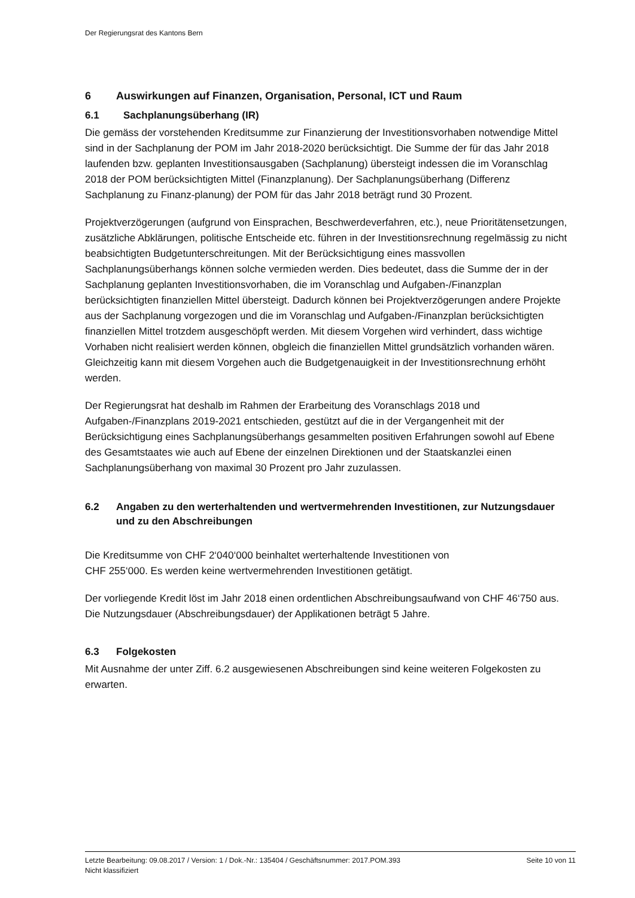Der Regierungsrat des Kantons Bern
6 Auswirkungen auf Finanzen, Organisation, Personal, ICT und Raum
6.1 Sachplanungsüberhang (IR)
Die gemäss der vorstehenden Kreditsumme zur Finanzierung der Investitionsvorhaben notwendige Mittel sind in der Sachplanung der POM im Jahr 2018-2020 berücksichtigt. Die Summe der für das Jahr 2018 laufenden bzw. geplanten Investitionsausgaben (Sachplanung) übersteigt indessen die im Voranschlag 2018 der POM berücksichtigten Mittel (Finanzplanung). Der Sachplanungsüberhang (Differenz Sachplanung zu Finanz-planung) der POM für das Jahr 2018 beträgt rund 30 Prozent.
Projektverzögerungen (aufgrund von Einsprachen, Beschwerdeverfahren, etc.), neue Prioritätensetzungen, zusätzliche Abklärungen, politische Entscheide etc. führen in der Investitionsrechnung regelmässig zu nicht beabsichtigten Budgetunterschreitungen. Mit der Berücksichtigung eines massvollen Sachplanungsüberhangs können solche vermieden werden. Dies bedeutet, dass die Summe der in der Sachplanung geplanten Investitionsvorhaben, die im Voranschlag und Aufgaben-/Finanzplan berücksichtigten finanziellen Mittel übersteigt. Dadurch können bei Projektverzögerungen andere Projekte aus der Sachplanung vorgezogen und die im Voranschlag und Aufgaben-/Finanzplan berücksichtigten finanziellen Mittel trotzdem ausgeschöpft werden. Mit diesem Vorgehen wird verhindert, dass wichtige Vorhaben nicht realisiert werden können, obgleich die finanziellen Mittel grundsätzlich vorhanden wären. Gleichzeitig kann mit diesem Vorgehen auch die Budgetgenauigkeit in der Investitionsrechnung erhöht werden.
Der Regierungsrat hat deshalb im Rahmen der Erarbeitung des Voranschlags 2018 und Aufgaben-/Finanzplans 2019-2021 entschieden, gestützt auf die in der Vergangenheit mit der Berücksichtigung eines Sachplanungsüberhangs gesammelten positiven Erfahrungen sowohl auf Ebene des Gesamtstaates wie auch auf Ebene der einzelnen Direktionen und der Staatskanzlei einen Sachplanungsüberhang von maximal 30 Prozent pro Jahr zuzulassen.
6.2 Angaben zu den werterhaltenden und wertvermehrenden Investitionen, zur Nutzungsdauer und zu den Abschreibungen
Die Kreditsumme von CHF 2‘040‘000 beinhaltet werterhaltende Investitionen von
CHF 255‘000. Es werden keine wertvermehrenden Investitionen getätigt.
Der vorliegende Kredit löst im Jahr 2018 einen ordentlichen Abschreibungsaufwand von CHF 46‘750 aus. Die Nutzungsdauer (Abschreibungsdauer) der Applikationen beträgt 5 Jahre.
6.3 Folgekosten
Mit Ausnahme der unter Ziff. 6.2 ausgewiesenen Abschreibungen sind keine weiteren Folgekosten zu erwarten.
Letzte Bearbeitung: 09.08.2017 / Version: 1 / Dok.-Nr.: 135404 / Geschäftsnummer: 2017.POM.393 Seite 10 von 11
Nicht klassifiziert